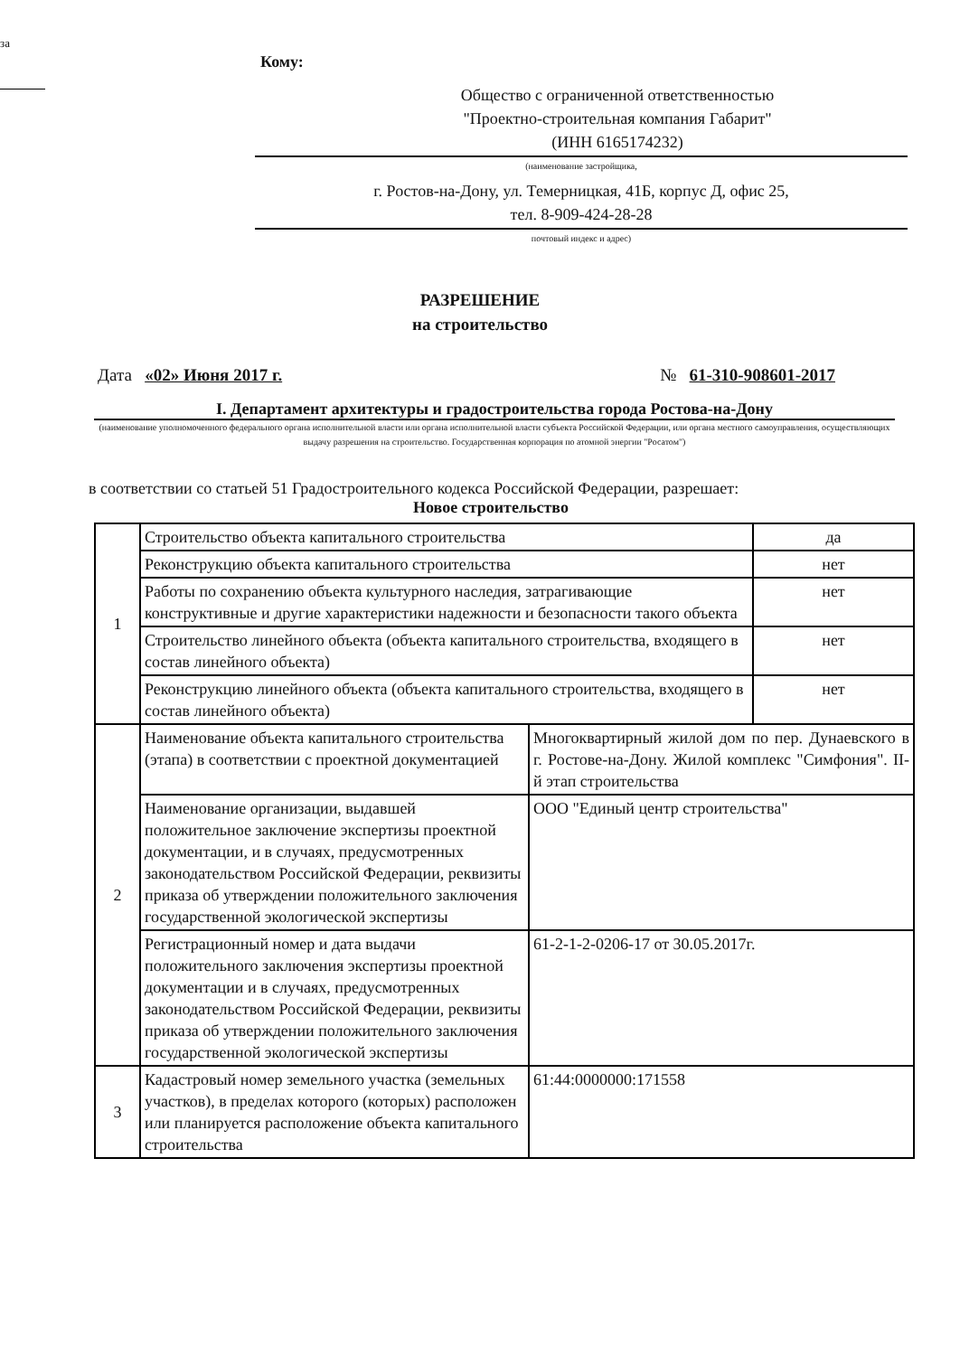за
Кому:
Общество с ограниченной ответственностью
"Проектно-строительная компания Габарит"
(ИНН 6165174232)
(наименование застройщика,
г. Ростов-на-Дону, ул. Темерницкая, 41Б, корпус Д, офис 25,
тел. 8-909-424-28-28
почтовый индекс и адрес)
РАЗРЕШЕНИЕ
на строительство
Дата «02» Июня 2017 г. № 61-310-908601-2017
I. Департамент архитектуры и градостроительства города Ростова-на-Дону
(наименование уполномоченного федерального органа исполнительной власти или органа исполнительной власти субъекта Российской Федерации, или органа местного самоуправления, осуществляющих выдачу разрешения на строительство. Государственная корпорация по атомной энергии "Росатом")
в соответствии со статьей 51 Градостроительного кодекса Российской Федерации, разрешает:
Новое строительство
| 1 | Строительство объекта капитального строительства | | да |
| | Реконструкцию объекта капитального строительства | | нет |
| | Работы по сохранению объекта культурного наследия, затрагивающие конструктивные и другие характеристики надежности и безопасности такого объекта | | нет |
| | Строительство линейного объекта (объекта капитального строительства, входящего в состав линейного объекта) | | нет |
| | Реконструкцию линейного объекта (объекта капитального строительства, входящего в состав линейного объекта) | | нет |
| 2 | Наименование объекта капитального строительства (этапа) в соответствии с проектной документацией | Многоквартирный жилой дом по пер. Дунаевского в г. Ростове-на-Дону. Жилой комплекс "Симфония". II-й этап строительства | |
| | Наименование организации, выдавшей положительное заключение экспертизы проектной документации, и в случаях, предусмотренных законодательством Российской Федерации, реквизиты приказа об утверждении положительного заключения государственной экологической экспертизы | ООО "Единый центр строительства" | |
| | Регистрационный номер и дата выдачи положительного заключения экспертизы проектной документации и в случаях, предусмотренных законодательством Российской Федерации, реквизиты приказа об утверждении положительного заключения государственной экологической экспертизы | 61-2-1-2-0206-17 от 30.05.2017г. | |
| 3 | Кадастровый номер земельного участка (земельных участков), в пределах которого (которых) расположен или планируется расположение объекта капитального строительства | 61:44:0000000:171558 | |